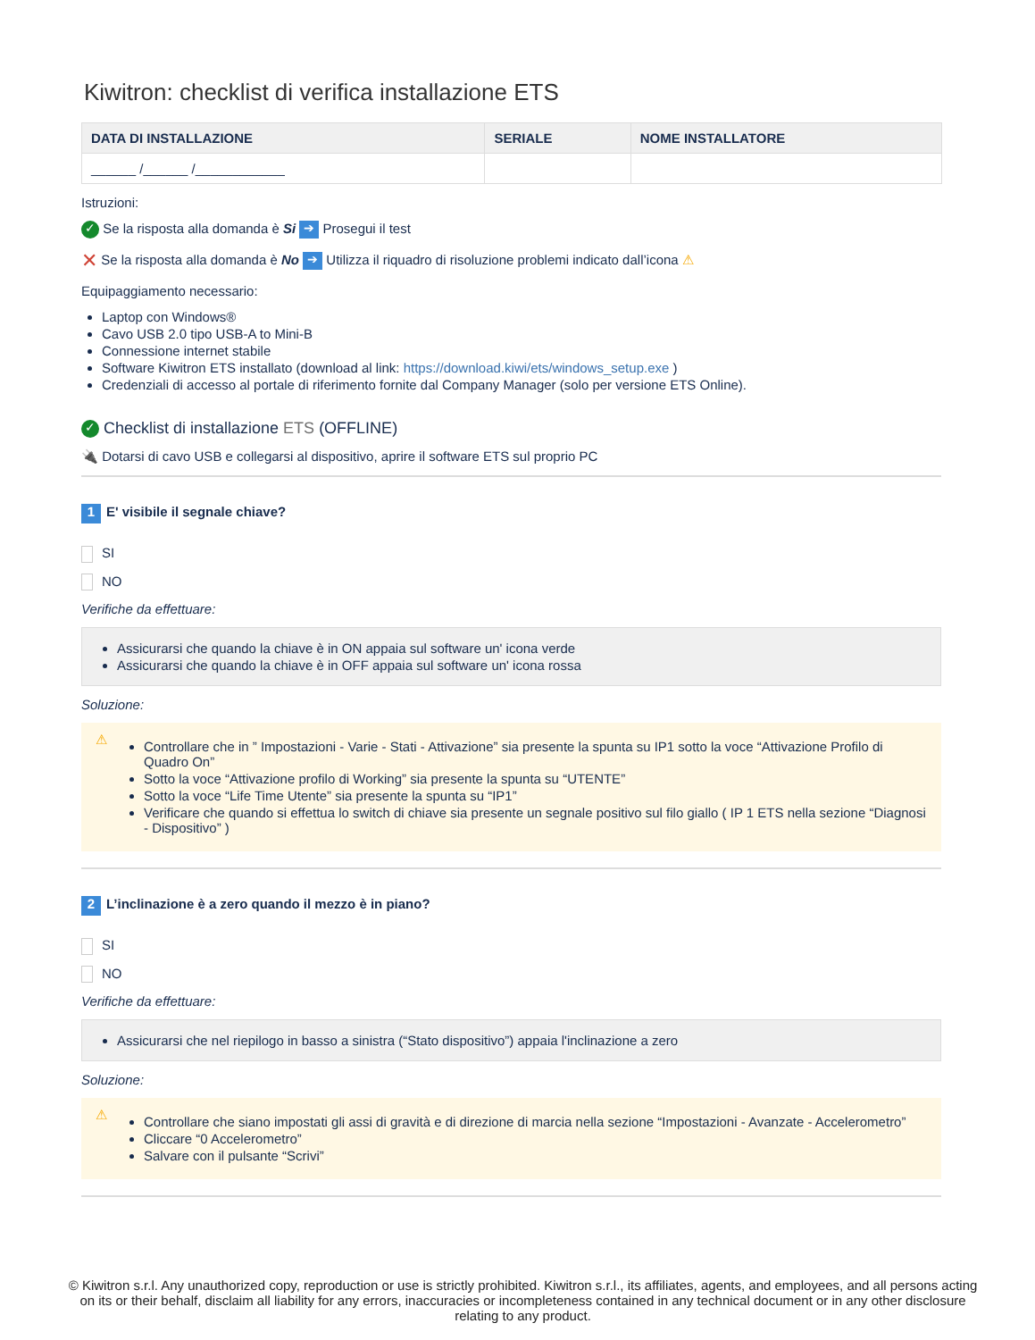Kiwitron: checklist di verifica installazione ETS
| DATA DI INSTALLAZIONE | SERIALE | NOME INSTALLATORE |
| --- | --- | --- |
| ______ /______ /____________ | | |
Istruzioni:
✓ Se la risposta alla domanda è Si ➔ Prosegui il test
✕ Se la risposta alla domanda è No ➔ Utilizza il riquadro di risoluzione problemi indicato dall’icona ⚠
Equipaggiamento necessario:
Laptop con Windows®
Cavo USB 2.0 tipo USB-A to Mini-B
Connessione internet stabile
Software Kiwitron ETS installato (download al link: https://download.kiwi/ets/windows_setup.exe )
Credenziali di accesso al portale di riferimento fornite dal Company Manager (solo per versione ETS Online).
✓ Checklist di installazione ETS (OFFLINE)
🔌 Dotarsi di cavo USB e collegarsi al dispositivo, aprire il software ETS sul proprio PC
1 E' visibile il segnale chiave?
SI
NO
Verifiche da effettuare:
Assicurarsi che quando la chiave è in ON appaia sul software un' icona verde
Assicurarsi che quando la chiave è in OFF appaia sul software un' icona rossa
Soluzione:
⚠
Controllare che in ” Impostazioni - Varie - Stati - Attivazione” sia presente la spunta su IP1 sotto la voce “Attivazione Profilo di Quadro On”
Sotto la voce “Attivazione profilo di Working” sia presente la spunta su “UTENTE”
Sotto la voce “Life Time Utente” sia presente la spunta su “IP1”
Verificare che quando si effettua lo switch di chiave sia presente un segnale positivo sul filo giallo ( IP 1 ETS nella sezione “Diagnosi - Dispositivo” )
2 L’inclinazione è a zero quando il mezzo è in piano?
SI
NO
Verifiche da effettuare:
Assicurarsi che nel riepilogo in basso a sinistra (“Stato dispositivo”) appaia l'inclinazione a zero
Soluzione:
⚠
Controllare che siano impostati gli assi di gravità e di direzione di marcia nella sezione “Impostazioni - Avanzate - Accelerometro”
Cliccare “0 Accelerometro”
Salvare con il pulsante “Scrivi”
© Kiwitron s.r.l. Any unauthorized copy, reproduction or use is strictly prohibited. Kiwitron s.r.l., its affiliates, agents, and employees, and all persons acting on its or their behalf, disclaim all liability for any errors, inaccuracies or incompleteness contained in any technical document or in any other disclosure relating to any product.